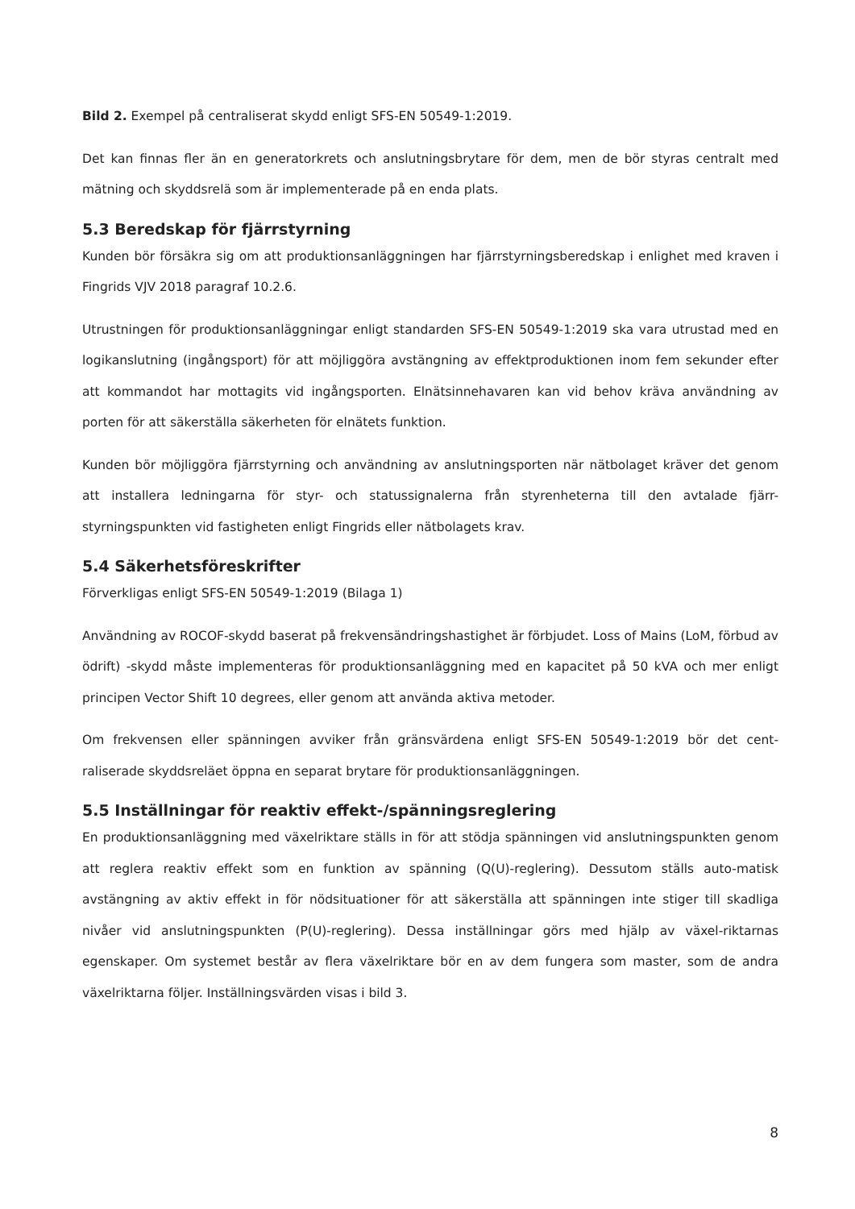Bild 2. Exempel på centraliserat skydd enligt SFS-EN 50549-1:2019.
Det kan finnas fler än en generatorkrets och anslutningsbrytare för dem, men de bör styras centralt med mätning och skyddsrelä som är implementerade på en enda plats.
5.3 Beredskap för fjärrstyrning
Kunden bör försäkra sig om att produktionsanläggningen har fjärrstyrningsberedskap i enlighet med kraven i Fingrids VJV 2018 paragraf 10.2.6.
Utrustningen för produktionsanläggningar enligt standarden SFS-EN 50549-1:2019 ska vara utrustad med en logikanslutning (ingångsport) för att möjliggöra avstängning av effektproduktionen inom fem sekunder efter att kommandot har mottagits vid ingångsporten. Elnätsinnehavaren kan vid behov kräva användning av porten för att säkerställa säkerheten för elnätets funktion.
Kunden bör möjliggöra fjärrstyrning och användning av anslutningsporten när nätbolaget kräver det genom att installera ledningarna för styr- och statussignalerna från styrenheterna till den avtalade fjärr-styrningspunkten vid fastigheten enligt Fingrids eller nätbolagets krav.
5.4 Säkerhetsföreskrifter
Förverkligas enligt SFS-EN 50549-1:2019 (Bilaga 1)
Användning av ROCOF-skydd baserat på frekvensändringshastighet är förbjudet. Loss of Mains (LoM, förbud av ödrift) -skydd måste implementeras för produktionsanläggning med en kapacitet på 50 kVA och mer enligt principen Vector Shift 10 degrees, eller genom att använda aktiva metoder.
Om frekvensen eller spänningen avviker från gränsvärdena enligt SFS-EN 50549-1:2019 bör det cent-raliserade skyddsreläet öppna en separat brytare för produktionsanläggningen.
5.5 Inställningar för reaktiv effekt-/spänningsreglering
En produktionsanläggning med växelriktare ställs in för att stödja spänningen vid anslutningspunkten genom att reglera reaktiv effekt som en funktion av spänning (Q(U)-reglering). Dessutom ställs auto-matisk avstängning av aktiv effekt in för nödsituationer för att säkerställa att spänningen inte stiger till skadliga nivåer vid anslutningspunkten (P(U)-reglering). Dessa inställningar görs med hjälp av växel-riktarnas egenskaper. Om systemet består av flera växelriktare bör en av dem fungera som master, som de andra växelriktarna följer. Inställningsvärden visas i bild 3.
8